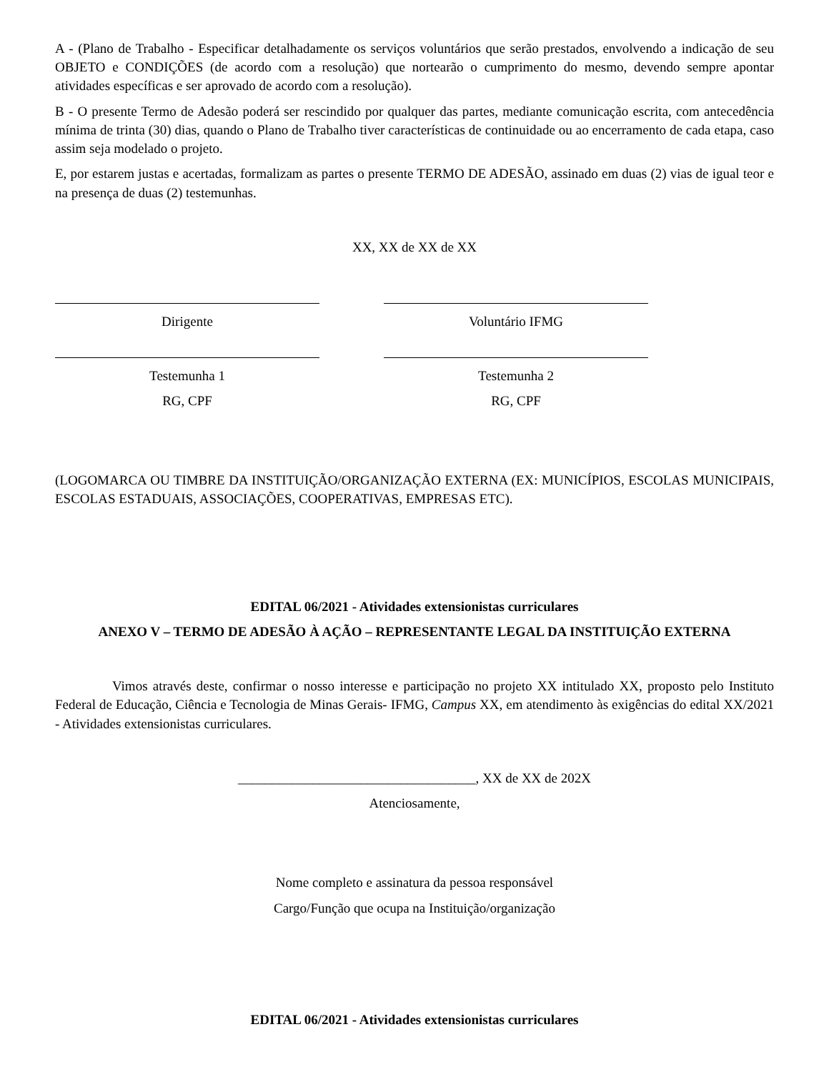A - (Plano de Trabalho - Especificar detalhadamente os serviços voluntários que serão prestados, envolvendo a indicação de seu OBJETO e CONDIÇÕES (de acordo com a resolução) que nortearão o cumprimento do mesmo, devendo sempre apontar atividades específicas e ser aprovado de acordo com a resolução).
B - O presente Termo de Adesão poderá ser rescindido por qualquer das partes, mediante comunicação escrita, com antecedência mínima de trinta (30) dias, quando o Plano de Trabalho tiver características de continuidade ou ao encerramento de cada etapa, caso assim seja modelado o projeto.
E, por estarem justas e acertadas, formalizam as partes o presente TERMO DE ADESÃO, assinado em duas (2) vias de igual teor e na presença de duas (2) testemunhas.
XX, XX de XX de XX
Dirigente Voluntário IFMG
Testemunha 1
RG, CPF
Testemunha 2
RG, CPF
(LOGOMARCA OU TIMBRE DA INSTITUIÇÃO/ORGANIZAÇÃO EXTERNA (EX: MUNICÍPIOS, ESCOLAS MUNICIPAIS, ESCOLAS ESTADUAIS, ASSOCIAÇÕES, COOPERATIVAS, EMPRESAS ETC).
EDITAL 06/2021 - Atividades extensionistas curriculares
ANEXO V – TERMO DE ADESÃO À AÇÃO – REPRESENTANTE LEGAL DA INSTITUIÇÃO EXTERNA
Vimos através deste, confirmar o nosso interesse e participação no projeto XX intitulado XX, proposto pelo Instituto Federal de Educação, Ciência e Tecnologia de Minas Gerais- IFMG, Campus XX, em atendimento às exigências do edital XX/2021 - Atividades extensionistas curriculares.
___________________________________, XX de XX de 202X
Atenciosamente,
Nome completo e assinatura da pessoa responsável
Cargo/Função que ocupa na Instituição/organização
EDITAL 06/2021 - Atividades extensionistas curriculares